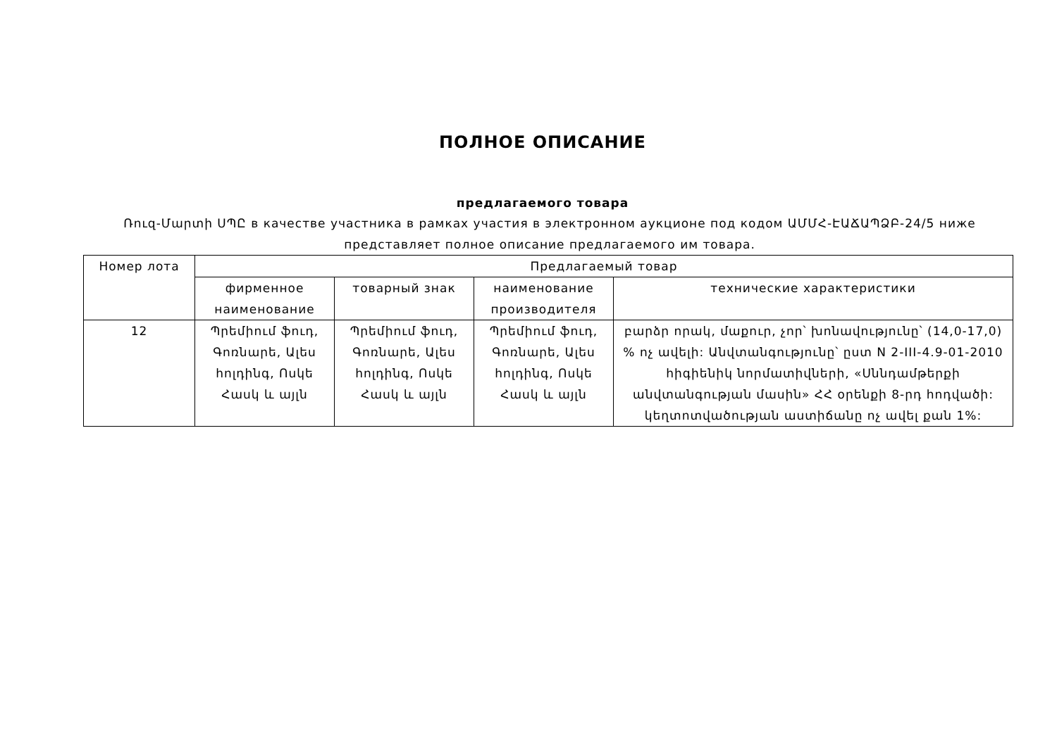ПОЛНОЕ ОПИСАНИЕ
предлагаемого товара
Ռուզ-Մարտի ՍՊԸ в качестве участника в рамках участия в электронном аукционе под кодом ԱՄՄՀ-ԷԱՃԱՊՁԲ-24/5 ниже представляет полное описание предлагаемого им товара.
| Номер лота | Предлагаемый товар | | | |
| --- | --- | --- | --- | --- |
| | фирменное наименование | товарный знак | наименование производителя | технические характеристики |
| 12 | Պրեմիում ֆուդ, Գոռնարե, Ալես հոլդինգ, Ոսկե Հասկ և այլն | Պրեմիում ֆուդ, Գոռնարե, Ալես հոլդինգ, Ոսկե Հասկ և այլն | Պրեմիում ֆուդ, Գոռնարե, Ալես հոլդինգ, Ոսկե Հասկ և այլն | բարձր որակ, մաքուր, չոր՝ խոնավությունը՝ (14,0-17,0) % ոչ ավելի: Անվտանգությունը՝ ըստ N 2-III-4.9-01-2010 հիգիենիկ նորմատիվների, «Սննդամթերքի անվտանգության մասին» ՀՀ օրենքի 8-րդ հոդվածի: կեղտոտվածության աստիճանը ոչ ավել քան 1%: |